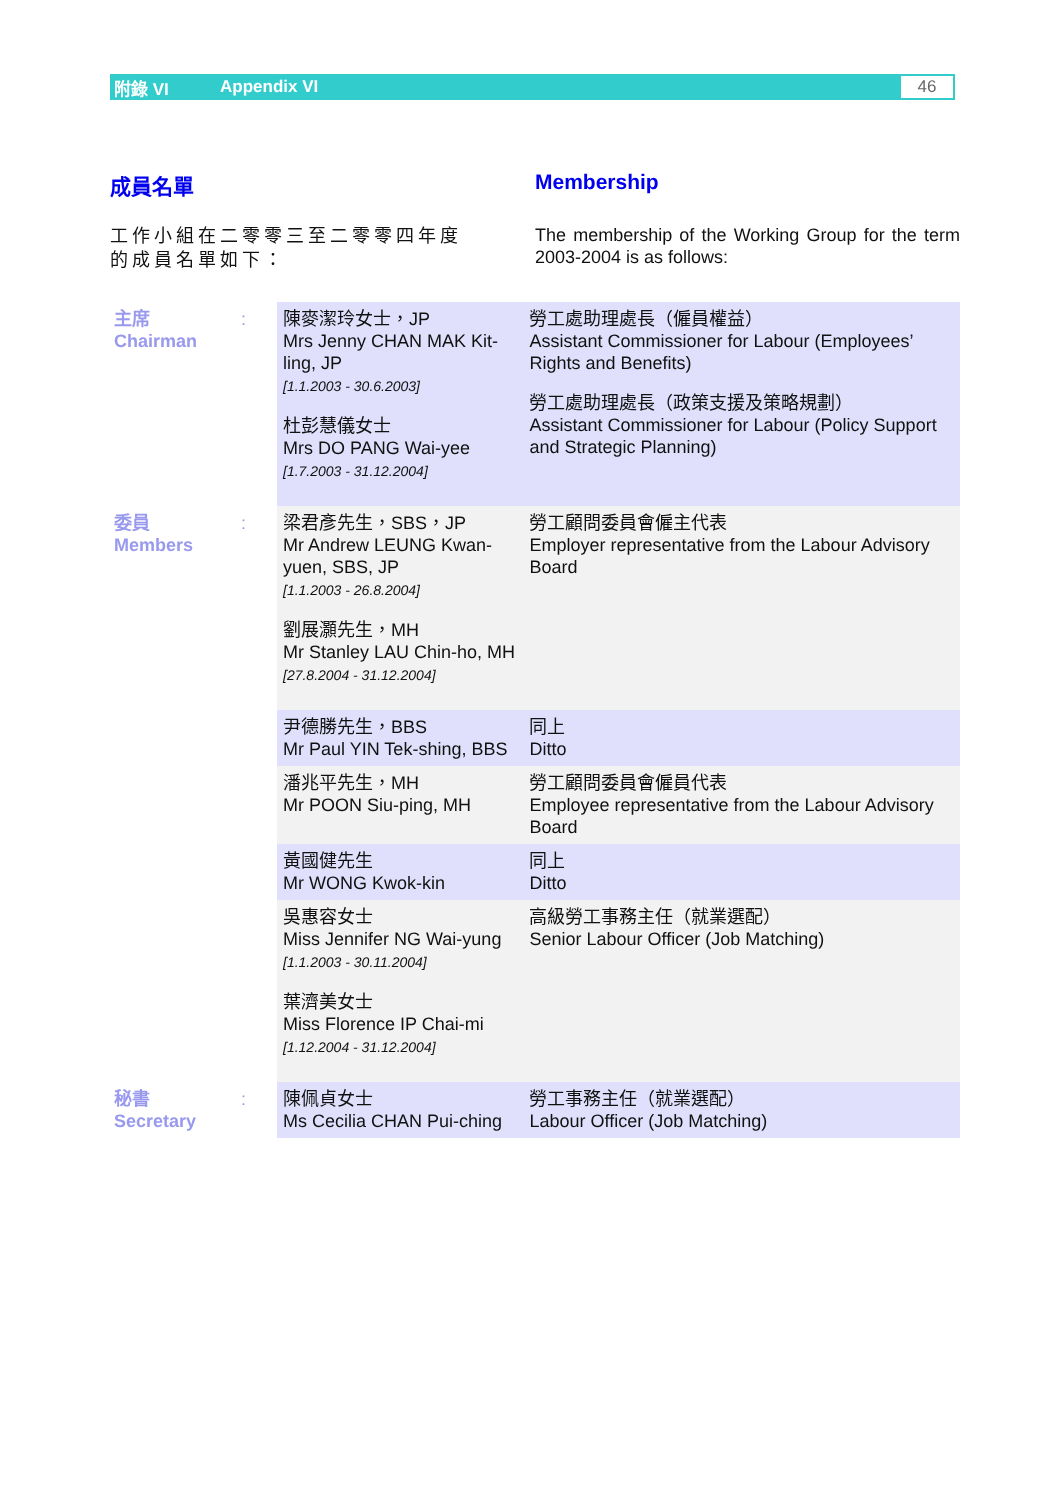附錄 VI Appendix VI 46
成員名單 Membership
工作小組在二零零三至二零零四年度的成員名單如下：
The membership of the Working Group for the term 2003-2004 is as follows:
| 主席 Chairman | : | 陳麥潔玲女士，JP Mrs Jenny CHAN MAK Kit-ling, JP [1.1.2003 - 30.6.2003] 杜彭慧儀女士 Mrs DO PANG Wai-yee [1.7.2003 - 31.12.2004] | 勞工處助理處長（僱員權益） Assistant Commissioner for Labour (Employees’ Rights and Benefits) 勞工處助理處長（政策支援及策略規劃） Assistant Commissioner for Labour (Policy Support and Strategic Planning) |
| 委員 Members | : | 梁君彥先生，SBS，JP Mr Andrew LEUNG Kwan-yuen, SBS, JP [1.1.2003 - 26.8.2004] 劉展灝先生，MH Mr Stanley LAU Chin-ho, MH [27.8.2004 - 31.12.2004] | 勞工顧問委員會僱主代表 Employer representative from the Labour Advisory Board |
| | | 尹德勝先生，BBS Mr Paul YIN Tek-shing, BBS | 同上 Ditto |
| | | 潘兆平先生，MH Mr POON Siu-ping, MH | 勞工顧問委員會僱員代表 Employee representative from the Labour Advisory Board |
| | | 黃國健先生 Mr WONG Kwok-kin | 同上 Ditto |
| | | 吳惠容女士 Miss Jennifer NG Wai-yung [1.1.2003 - 30.11.2004] 葉濟美女士 Miss Florence IP Chai-mi [1.12.2004 - 31.12.2004] | 高級勞工事務主任（就業選配） Senior Labour Officer (Job Matching) |
| 秘書 Secretary | : | 陳佩貞女士 Ms Cecilia CHAN Pui-ching | 勞工事務主任（就業選配） Labour Officer (Job Matching) |